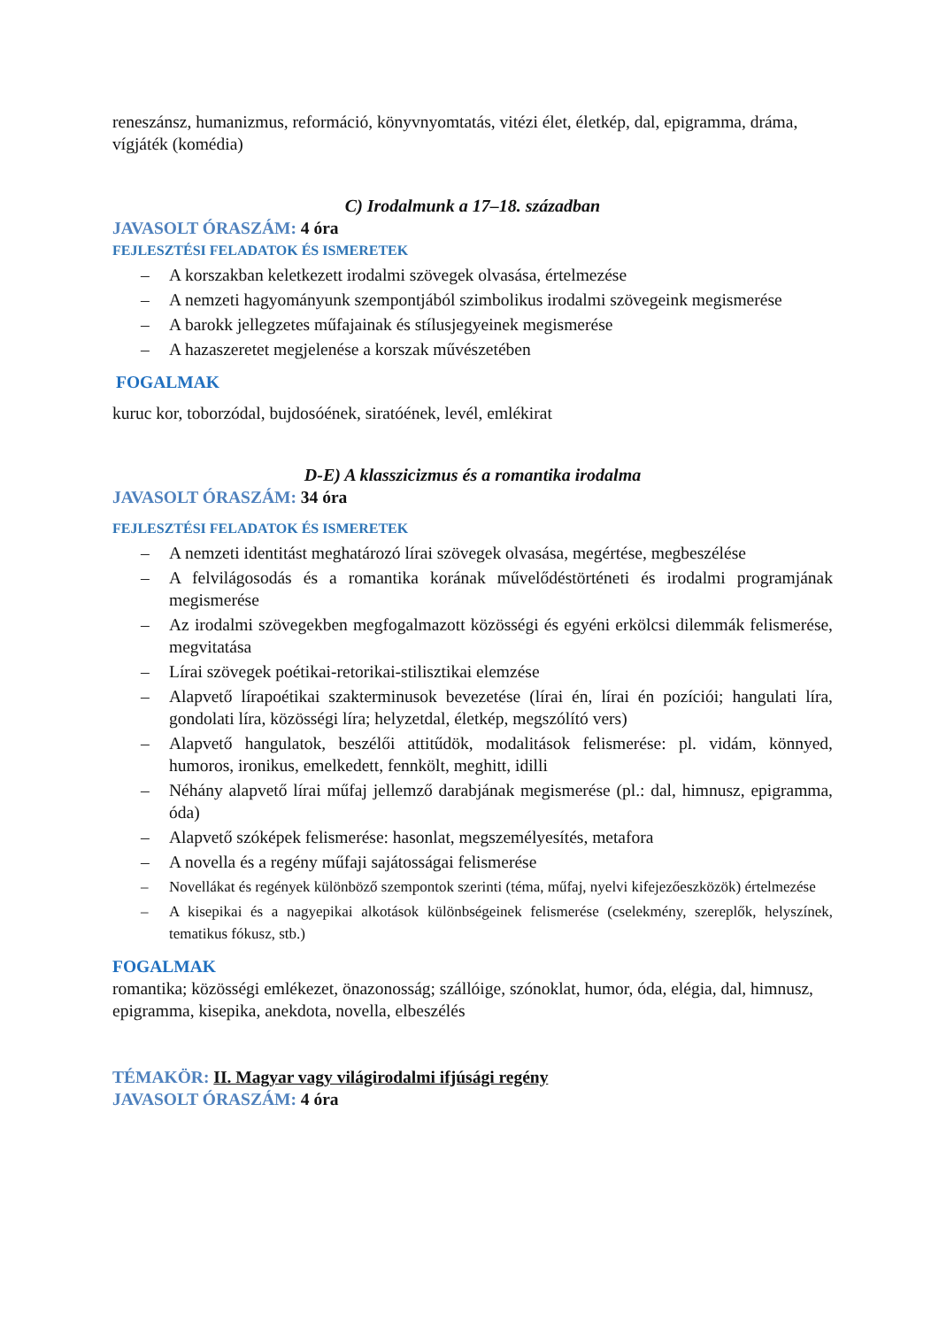reneszánsz, humanizmus, reformáció, könyvnyomtatás, vitézi élet, életkép, dal, epigramma, dráma, vígjáték (komédia)
C) Irodalmunk a 17–18. században
JAVASOLT ÓRASZÁM: 4 óra
FEJLESZTÉSI FELADATOK ÉS ISMERETEK
– A korszakban keletkezett irodalmi szövegek olvasása, értelmezése
– A nemzeti hagyományunk szempontjából szimbolikus irodalmi szövegeink megismerése
– A barokk jellegzetes műfajainak és stílusjegyeinek megismerése
– A hazaszeretet megjelenése a korszak művészetében
FOGALMAK
kuruc kor, toborzódal, bujdosóének, siratóének, levél, emlékirat
D-E) A klasszicizmus és a romantika irodalma
JAVASOLT ÓRASZÁM: 34 óra
FEJLESZTÉSI FELADATOK ÉS ISMERETEK
– A nemzeti identitást meghatározó lírai szövegek olvasása, megértése, megbeszélése
– A felvilágosodás és a romantika korának művelődéstörténeti és irodalmi programjának megismerése
– Az irodalmi szövegekben megfogalmazott közösségi és egyéni erkölcsi dilemmák felismerése, megvitatása
– Lírai szövegek poétikai-retorikai-stilisztikai elemzése
– Alapvető lírapoétikai szakterminusok bevezetése (lírai én, lírai én pozíciói; hangulati líra, gondolati líra, közösségi líra; helyzetdal, életkép, megszólító vers)
– Alapvető hangulatok, beszélői attitűdök, modalitások felismerése: pl. vidám, könnyed, humoros, ironikus, emelkedett, fennkölt, meghitt, idilli
– Néhány alapvető lírai műfaj jellemző darabjának megismerése (pl.: dal, himnusz, epigramma, óda)
– Alapvető szóképek felismerése: hasonlat, megszemélyesítés, metafora
– A novella és a regény műfaji sajátosságai felismerése
– Novellákat és regények különböző szempontok szerinti (téma, műfaj, nyelvi kifejezőeszközök) értelmezése
– A kisepikai és a nagyepikai alkotások különbségeinek felismerése (cselekmény, szereplők, helyszínek, tematikus fókusz, stb.)
FOGALMAK
romantika; közösségi emlékezet, önazonosság; szállóige, szónoklat, humor, óda, elégia, dal, himnusz, epigramma, kisepika, anekdota, novella, elbeszélés
TÉMAKÖR: II. Magyar vagy világirodalmi ifjúsági regény
JAVASOLT ÓRASZÁM: 4 óra